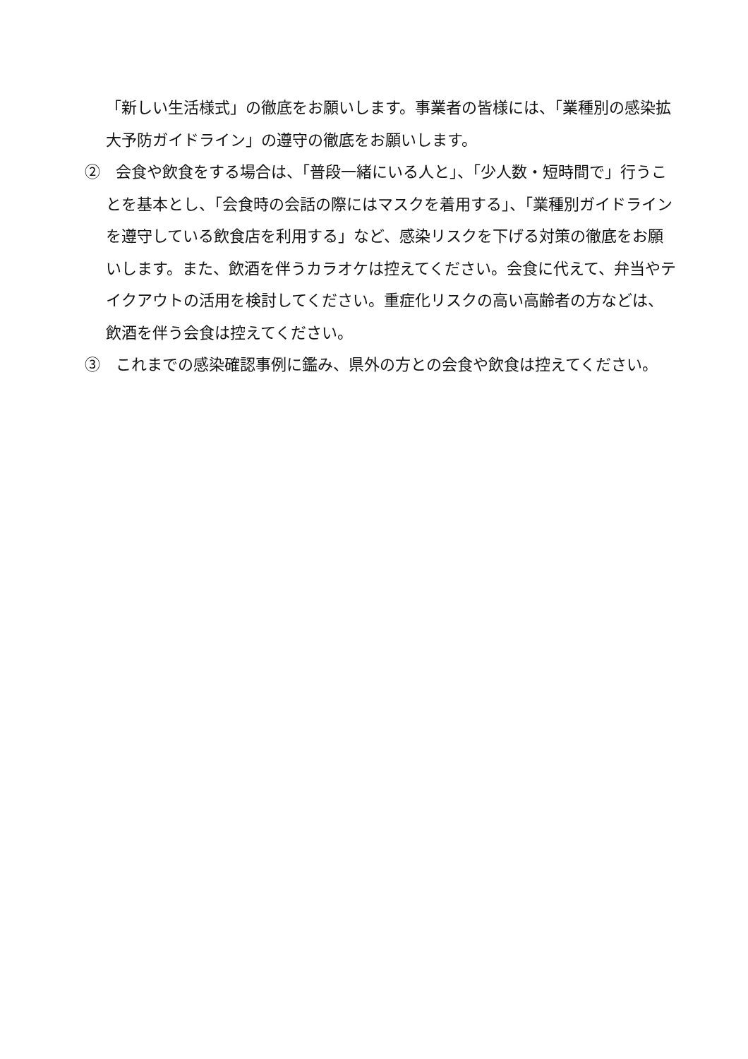「新しい生活様式」の徹底をお願いします。事業者の皆様には、「業種別の感染拡大予防ガイドライン」の遵守の徹底をお願いします。
②　会食や飲食をする場合は、「普段一緒にいる人と」、「少人数・短時間で」行うことを基本とし、「会食時の会話の際にはマスクを着用する」、「業種別ガイドラインを遵守している飲食店を利用する」など、感染リスクを下げる対策の徹底をお願いします。また、飲酒を伴うカラオケは控えてください。会食に代えて、弁当やテイクアウトの活用を検討してください。重症化リスクの高い高齢者の方などは、飲酒を伴う会食は控えてください。
③　これまでの感染確認事例に鑑み、県外の方との会食や飲食は控えてください。